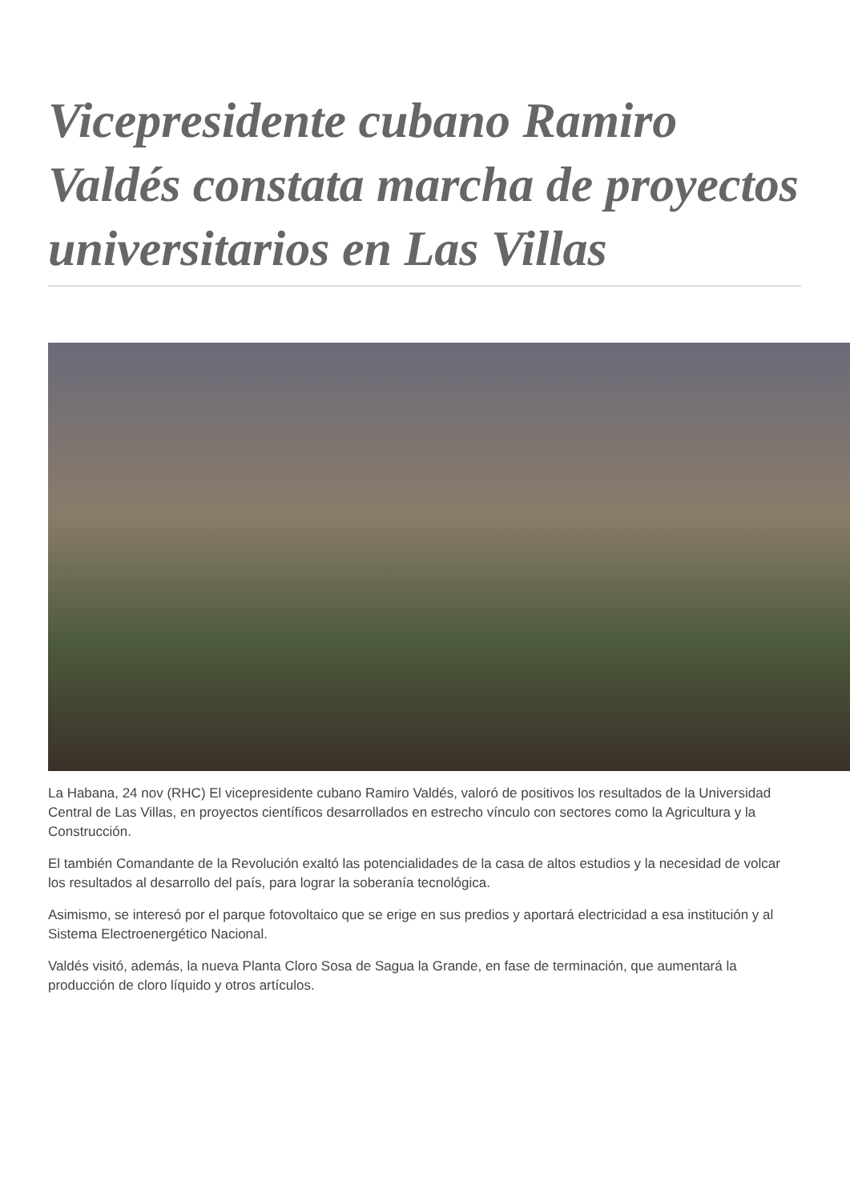Vicepresidente cubano Ramiro Valdés constata marcha de proyectos universitarios en Las Villas
La Habana, 24 nov (RHC) El vicepresidente cubano Ramiro Valdés, valoró de positivos los resultados de la Universidad Central de Las Villas, en proyectos científicos desarrollados en estrecho vínculo con sectores como la Agricultura y la Construcción.
El también Comandante de la Revolución exaltó las potencialidades de la casa de altos estudios y la necesidad de volcar los resultados al desarrollo del país, para lograr la soberanía tecnológica.
Asimismo, se interesó por el parque fotovoltaico que se erige en sus predios y aportará electricidad a esa institución y al Sistema Electroenergético Nacional.
Valdés visitó, además, la nueva Planta Cloro Sosa de Sagua la Grande, en fase de terminación, que aumentará la producción de cloro líquido y otros artículos.